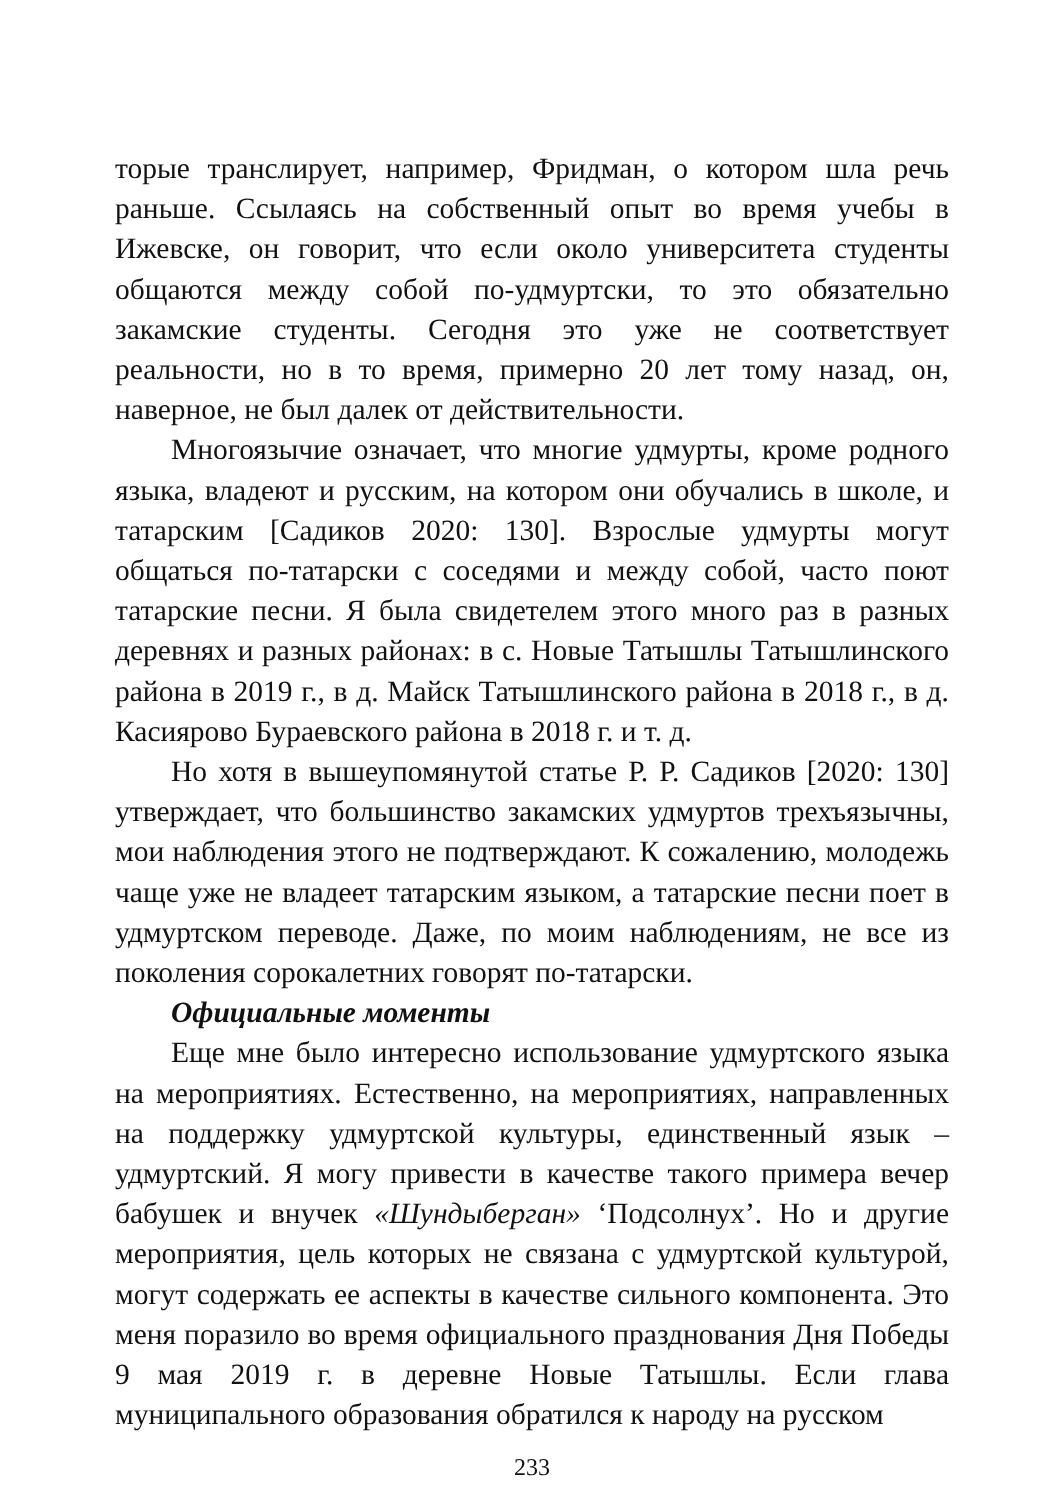торые транслирует, например, Фридман, о котором шла речь раньше. Ссылаясь на собственный опыт во время учебы в Ижевске, он говорит, что если около университета студенты общаются между собой по-удмуртски, то это обязательно закамские студенты. Сегодня это уже не соответствует реальности, но в то время, примерно 20 лет тому назад, он, наверное, не был далек от действительности.
Многоязычие означает, что многие удмурты, кроме родного языка, владеют и русским, на котором они обучались в школе, и татарским [Садиков 2020: 130]. Взрослые удмурты могут общаться по-татарски с соседями и между собой, часто поют татарские песни. Я была свидетелем этого много раз в разных деревнях и разных районах: в с. Новые Татышлы Татышлинского района в 2019 г., в д. Майск Татышлинского района в 2018 г., в д. Касиярово Бураевского района в 2018 г. и т. д.
Но хотя в вышеупомянутой статье Р. Р. Садиков [2020: 130] утверждает, что большинство закамских удмуртов трехъязычны, мои наблюдения этого не подтверждают. К сожалению, молодежь чаще уже не владеет татарским языком, а татарские песни поет в удмуртском переводе. Даже, по моим наблюдениям, не все из поколения сорокалетних говорят по-татарски.
Официальные моменты
Еще мне было интересно использование удмуртского языка на мероприятиях. Естественно, на мероприятиях, направленных на поддержку удмуртской культуры, единственный язык – удмуртский. Я могу привести в качестве такого примера вечер бабушек и внучек «Шундыберган» ‘Подсолнух’. Но и другие мероприятия, цель которых не связана с удмуртской культурой, могут содержать ее аспекты в качестве сильного компонента. Это меня поразило во время официального празднования Дня Победы 9 мая 2019 г. в деревне Новые Татышлы. Если глава муниципального образования обратился к народу на русском
233